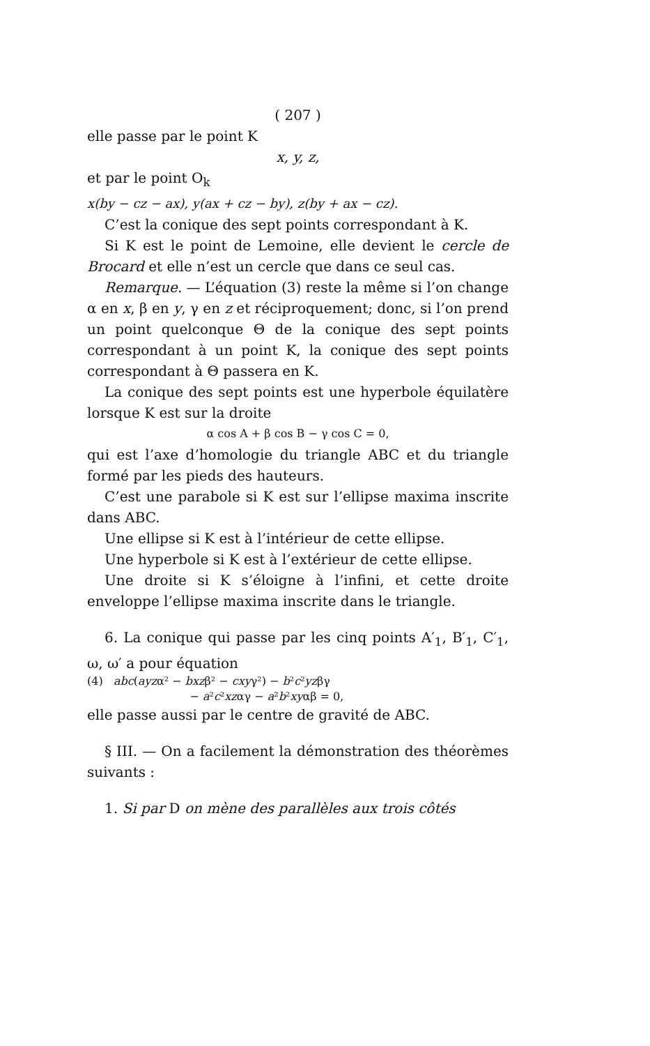( 207 )
elle passe par le point K
x, y, z,
et par le point O<sub>k</sub>
x(by − cz − ax), y(ax + cz − by), z(by + ax − cz).
C’est la conique des sept points correspondant à K.
Si K est le point de Lemoine, elle devient le cercle de Brocard et elle n’est un cercle que dans ce seul cas.
Remarque. — L’équation (3) reste la même si l’on change α en x, β en y, γ en z et réciproquement; donc, si l’on prend un point quelconque Θ de la conique des sept points correspondant à un point K, la conique des sept points correspondant à Θ passera en K.
La conique des sept points est une hyperbole équilatère lorsque K est sur la droite
α cos A + β cos B − γ cos C = 0,
qui est l’axe d’homologie du triangle ABC et du triangle formé par les pieds des hauteurs.
C’est une parabole si K est sur l’ellipse maxima inscrite dans ABC.
Une ellipse si K est à l’intérieur de cette ellipse.
Une hyperbole si K est à l’extérieur de cette ellipse.
Une droite si K s’éloigne à l’infini, et cette droite enveloppe l’ellipse maxima inscrite dans le triangle.
6. La conique qui passe par les cinq points A′<sub>1</sub>, B′<sub>1</sub>, C′<sub>1</sub>, ω, ω′ a pour équation
(4) abc(ayzα² − bxzβ² − cxyγ²) − b²c²yzβγ
− a²c²xzαγ − a²b²xyαβ = 0,
elle passe aussi par le centre de gravité de ABC.
§ III. — On a facilement la démonstration des théorèmes suivants :
1. Si par D on mène des parallèles aux trois côtés